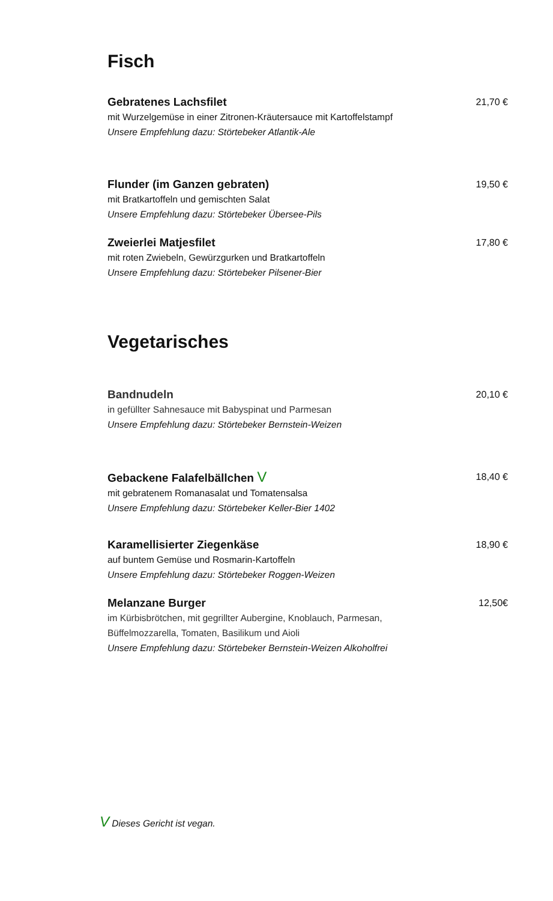Fisch
Gebratenes Lachsfilet
mit Wurzelgemüse in einer Zitronen-Kräutersauce mit Kartoffelstampf
Unsere Empfehlung dazu: Störtebeker Atlantik-Ale
21,70 €
Flunder (im Ganzen gebraten)
mit Bratkartoffeln und gemischten Salat
Unsere Empfehlung dazu: Störtebeker Übersee-Pils
19,50 €
Zweierlei Matjesfilet
mit roten Zwiebeln, Gewürzgurken und Bratkartoffeln
Unsere Empfehlung dazu: Störtebeker Pilsener-Bier
17,80 €
Vegetarisches
Bandnudeln
in gefüllter Sahnesauce mit Babyspinat und Parmesan
Unsere Empfehlung dazu: Störtebeker Bernstein-Weizen
20,10 €
Gebackene Falafelbällchen V
mit gebratenem Romanasalat und Tomatensalsa
Unsere Empfehlung dazu: Störtebeker Keller-Bier 1402
18,40 €
Karamellisierter Ziegenkäse
auf buntem Gemüse und Rosmarin-Kartoffeln
Unsere Empfehlung dazu: Störtebeker Roggen-Weizen
18,90 €
Melanzane Burger
im Kürbisbrötchen, mit gegrillter Aubergine, Knoblauch, Parmesan,
Büffelmozzarella, Tomaten, Basilikum und Aioli
Unsere Empfehlung dazu: Störtebeker Bernstein-Weizen Alkoholfrei
12,50€
V Dieses Gericht ist vegan.